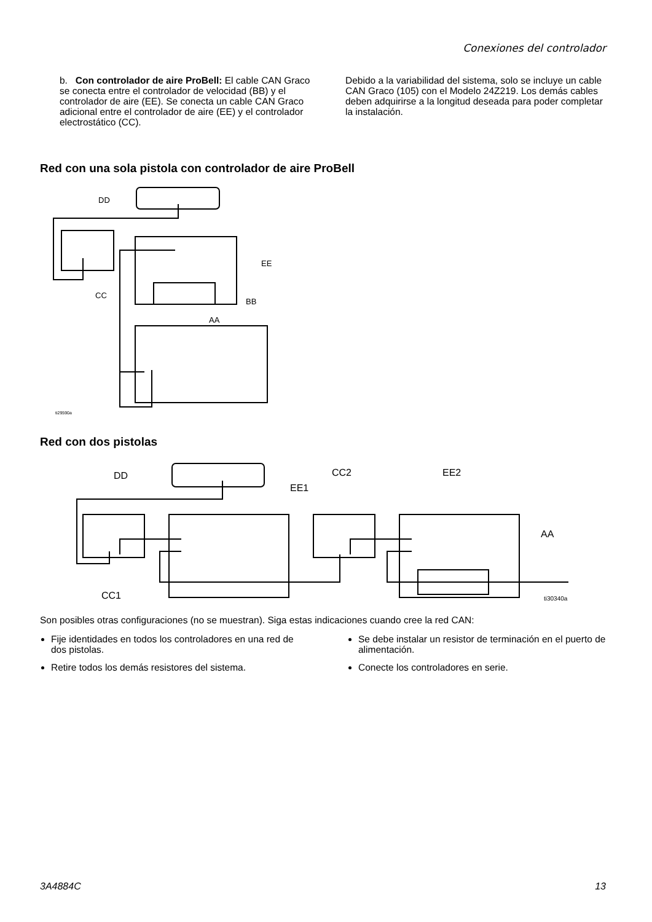Conexiones del controlador
b. Con controlador de aire ProBell: El cable CAN Graco se conecta entre el controlador de velocidad (BB) y el controlador de aire (EE). Se conecta un cable CAN Graco adicional entre el controlador de aire (EE) y el controlador electrostático (CC).
Debido a la variabilidad del sistema, solo se incluye un cable CAN Graco (105) con el Modelo 24Z219. Los demás cables deben adquirirse a la longitud deseada para poder completar la instalación.
Red con una sola pistola con controlador de aire ProBell
DD
EE
CC
BB
AA
ti29590a
Red con dos pistolas
DD CC2 EE2
EE1
AA
CC1 ti30340a
Son posibles otras configuraciones (no se muestran). Siga estas indicaciones cuando cree la red CAN:
Fije identidades en todos los controladores en una red de dos pistolas.
Retire todos los demás resistores del sistema.
Se debe instalar un resistor de terminación en el puerto de alimentación.
Conecte los controladores en serie.
3A4884C 13